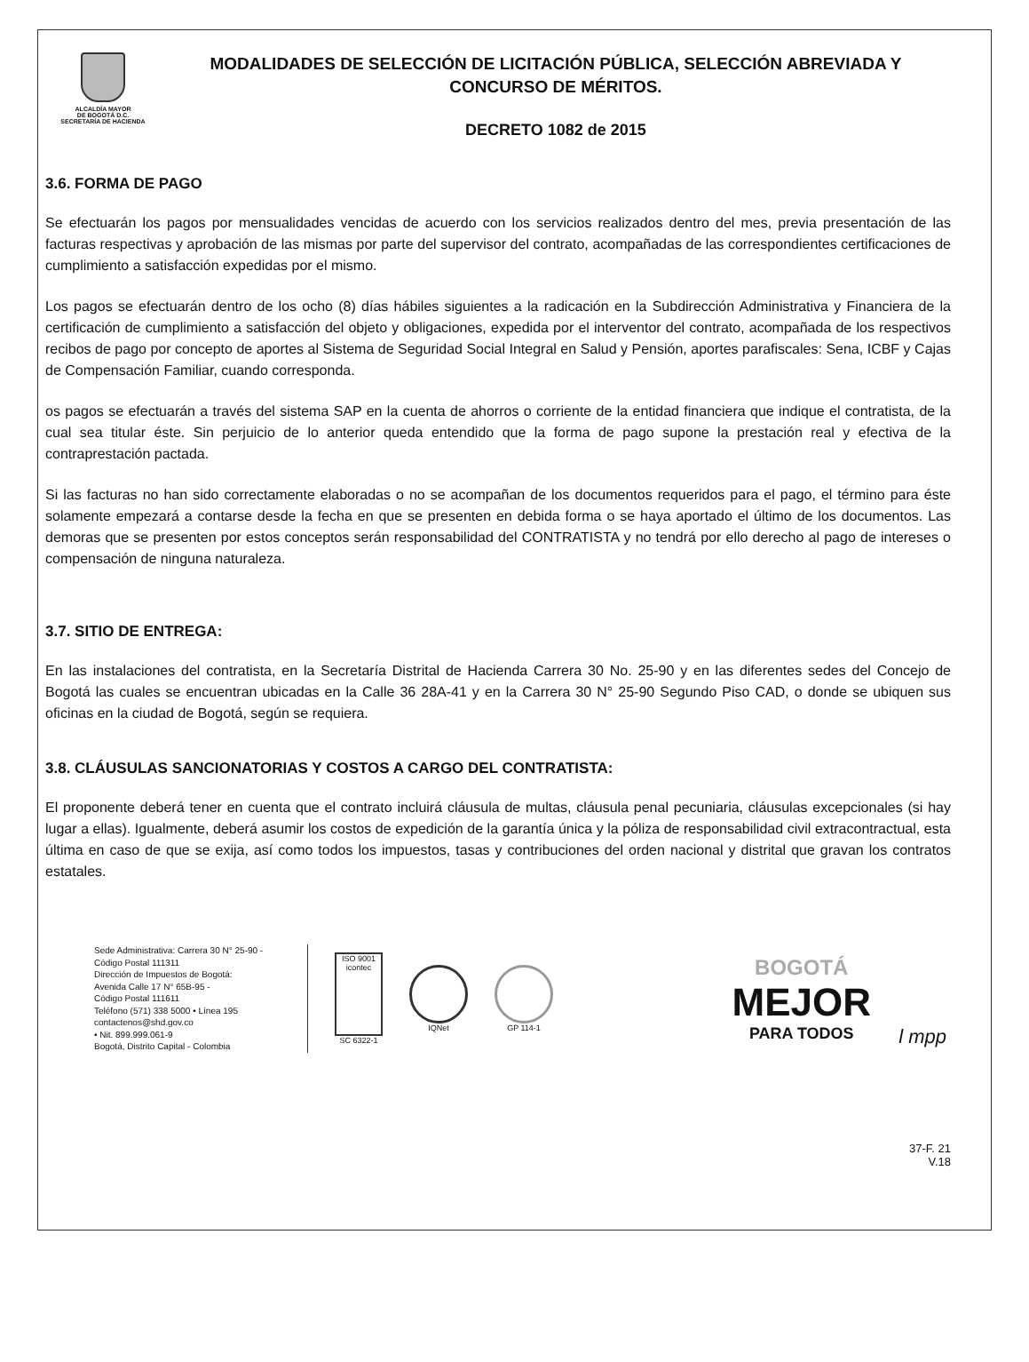ALCALDÍA MAYOR
DE BOGOTÁ D.C.
SECRETARÍA DE HACIENDA
MODALIDADES DE SELECCIÓN DE LICITACIÓN PÚBLICA, SELECCIÓN ABREVIADA Y CONCURSO DE MÉRITOS.
DECRETO 1082 de 2015
3.6. FORMA DE PAGO
Se efectuarán los pagos por mensualidades vencidas de acuerdo con los servicios realizados dentro del mes, previa presentación de las facturas respectivas y aprobación de las mismas por parte del supervisor del contrato, acompañadas de las correspondientes certificaciones de cumplimiento a satisfacción expedidas por el mismo.
Los pagos se efectuarán dentro de los ocho (8) días hábiles siguientes a la radicación en la Subdirección Administrativa y Financiera de la certificación de cumplimiento a satisfacción del objeto y obligaciones, expedida por el interventor del contrato, acompañada de los respectivos recibos de pago por concepto de aportes al Sistema de Seguridad Social Integral en Salud y Pensión, aportes parafiscales: Sena, ICBF y Cajas de Compensación Familiar, cuando corresponda.
os pagos se efectuarán a través del sistema SAP en la cuenta de ahorros o corriente de la entidad financiera que indique el contratista, de la cual sea titular éste. Sin perjuicio de lo anterior queda entendido que la forma de pago supone la prestación real y efectiva de la contraprestación pactada.
Si las facturas no han sido correctamente elaboradas o no se acompañan de los documentos requeridos para el pago, el término para éste solamente empezará a contarse desde la fecha en que se presenten en debida forma o se haya aportado el último de los documentos. Las demoras que se presenten por estos conceptos serán responsabilidad del CONTRATISTA y no tendrá por ello derecho al pago de intereses o compensación de ninguna naturaleza.
3.7. SITIO DE ENTREGA:
En las instalaciones del contratista, en la Secretaría Distrital de Hacienda Carrera 30 No. 25-90 y en las diferentes sedes del Concejo de Bogotá las cuales se encuentran ubicadas en la Calle 36 28A-41 y en la Carrera 30 N° 25-90 Segundo Piso CAD, o donde se ubiquen sus oficinas en la ciudad de Bogotá, según se requiera.
3.8. CLÁUSULAS SANCIONATORIAS Y COSTOS A CARGO DEL CONTRATISTA:
El proponente deberá tener en cuenta que el contrato incluirá cláusula de multas, cláusula penal pecuniaria, cláusulas excepcionales (si hay lugar a ellas). Igualmente, deberá asumir los costos de expedición de la garantía única y la póliza de responsabilidad civil extracontractual, esta última en caso de que se exija, así como todos los impuestos, tasas y contribuciones del orden nacional y distrital que gravan los contratos estatales.
l mpp
Sede Administrativa: Carrera 30 N° 25-90 -
Código Postal 111311
Dirección de Impuestos de Bogotá:
Avenida Calle 17 N° 65B-95 -
Código Postal 111611
Teléfono (571) 338 5000 • Línea 195
contactenos@shd.gov.co
• Nit. 899.999.061-9
Bogotá, Distrito Capital - Colombia
ISO 9001
icontec
SC 6322-1
IQNet GP 114-1
BOGOTÁ
MEJOR
PARA TODOS
37-F. 21
V.18